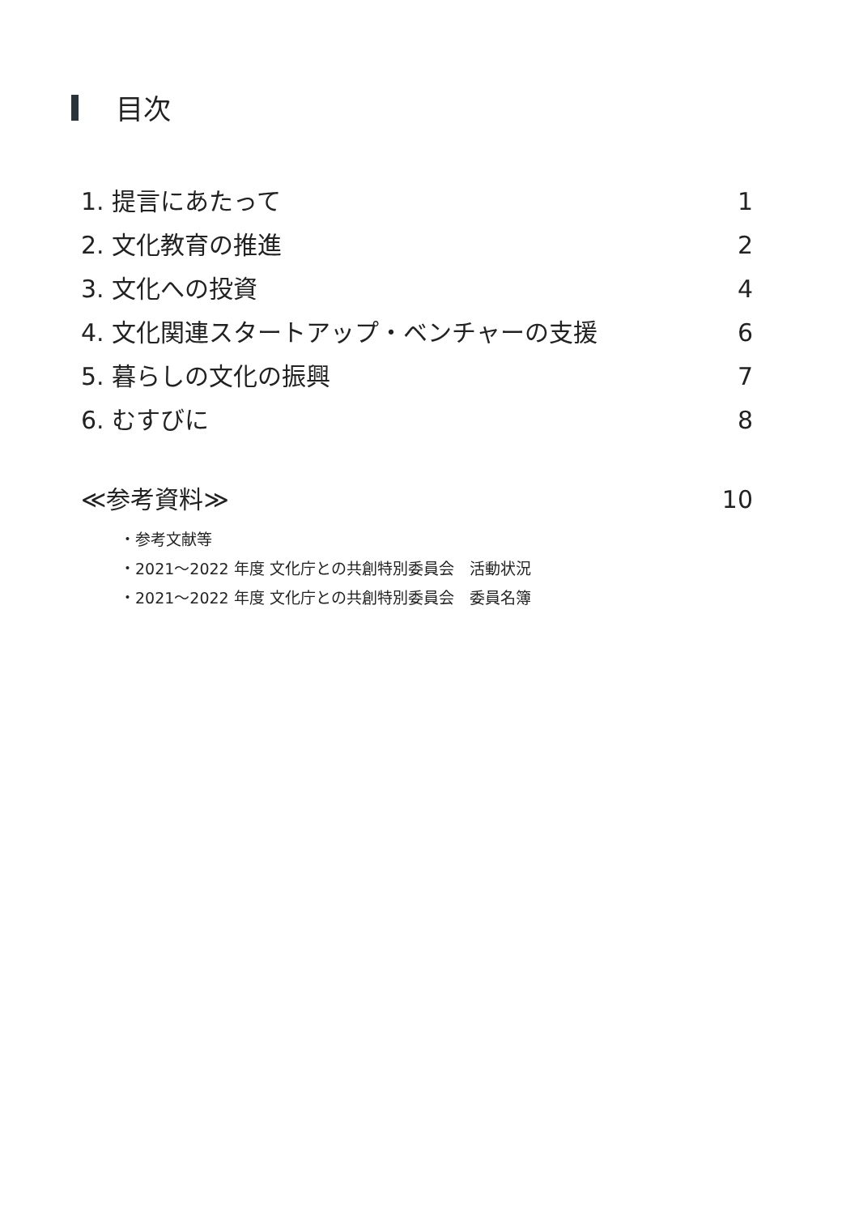目次
1. 提言にあたって 1
2. 文化教育の推進 2
3. 文化への投資 4
4. 文化関連スタートアップ・ベンチャーの支援 6
5. 暮らしの文化の振興 7
6. むすびに 8
≪参考資料≫ 10
・参考文献等
・2021～2022 年度 文化庁との共創特別委員会　活動状況
・2021～2022 年度 文化庁との共創特別委員会　委員名簿